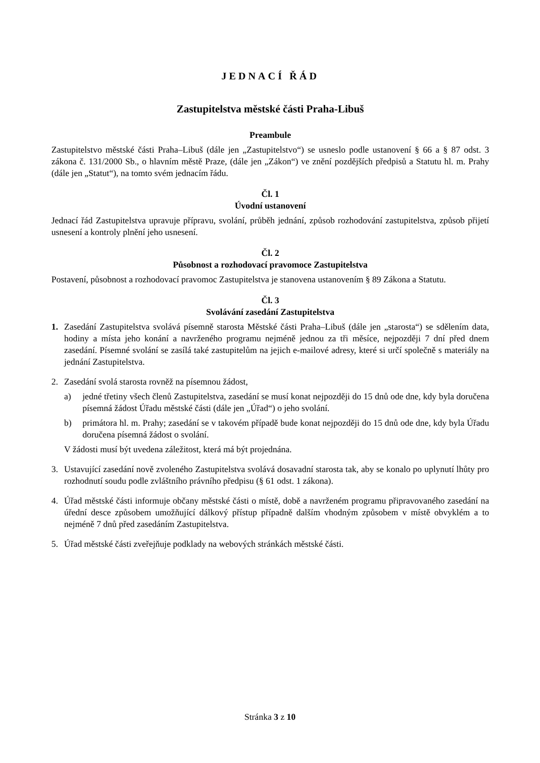JEDNACÍ ŘÁD
Zastupitelstva městské části Praha-Libuš
Preambule
Zastupitelstvo městské části Praha–Libuš (dále jen „Zastupitelstvo“) se usneslo podle ustanovení § 66 a § 87 odst. 3 zákona č. 131/2000 Sb., o hlavním městě Praze, (dále jen „Zákon“) ve znění pozdějších předpisů a Statutu hl. m. Prahy (dále jen „Statut“), na tomto svém jednacím řádu.
Čl. 1
Úvodní ustanovení
Jednací řád Zastupitelstva upravuje přípravu, svolání, průběh jednání, způsob rozhodování zastupitelstva, způsob přijetí usnesení a kontroly plnění jeho usnesení.
Čl. 2
Působnost a rozhodovací pravomoce Zastupitelstva
Postavení, působnost a rozhodovací pravomoc Zastupitelstva je stanovena ustanovením § 89 Zákona a Statutu.
Čl. 3
Svolávání zasedání Zastupitelstva
1. Zasedání Zastupitelstva svolává písemně starosta Městské části Praha–Libuš (dále jen „starosta“) se sdělením data, hodiny a místa jeho konání a navrženého programu nejméně jednou za tři měsíce, nejpozději 7 dní před dnem zasedání. Písemné svolání se zasílá také zastupitelům na jejich e-mailové adresy, které si určí společně s materiály na jednání Zastupitelstva.
2. Zasedání svolá starosta rovněž na písemnou žádost,
a) jedné třetiny všech členů Zastupitelstva, zasedání se musí konat nejpozději do 15 dnů ode dne, kdy byla doručena písemná žádost Úřadu městské části (dále jen „Úřad“) o jeho svolání.
b) primátora hl. m. Prahy; zasedání se v takovém případě bude konat nejpozději do 15 dnů ode dne, kdy byla Úřadu doručena písemná žádost o svolání.
V žádosti musí být uvedena záležitost, která má být projednána.
3. Ustavující zasedání nově zvoleného Zastupitelstva svolává dosavadní starosta tak, aby se konalo po uplynutí lhůty pro rozhodnutí soudu podle zvláštního právního předpisu (§ 61 odst. 1 zákona).
4. Úřad městské části informuje občany městské části o místě, době a navrženém programu připravovaného zasedání na úřední desce způsobem umožňující dálkový přístup případně dalším vhodným způsobem v místě obvyklém a to nejméně 7 dnů před zasedáním Zastupitelstva.
5. Úřad městské části zveřejňuje podklady na webových stránkách městské části.
Stránka 3 z 10